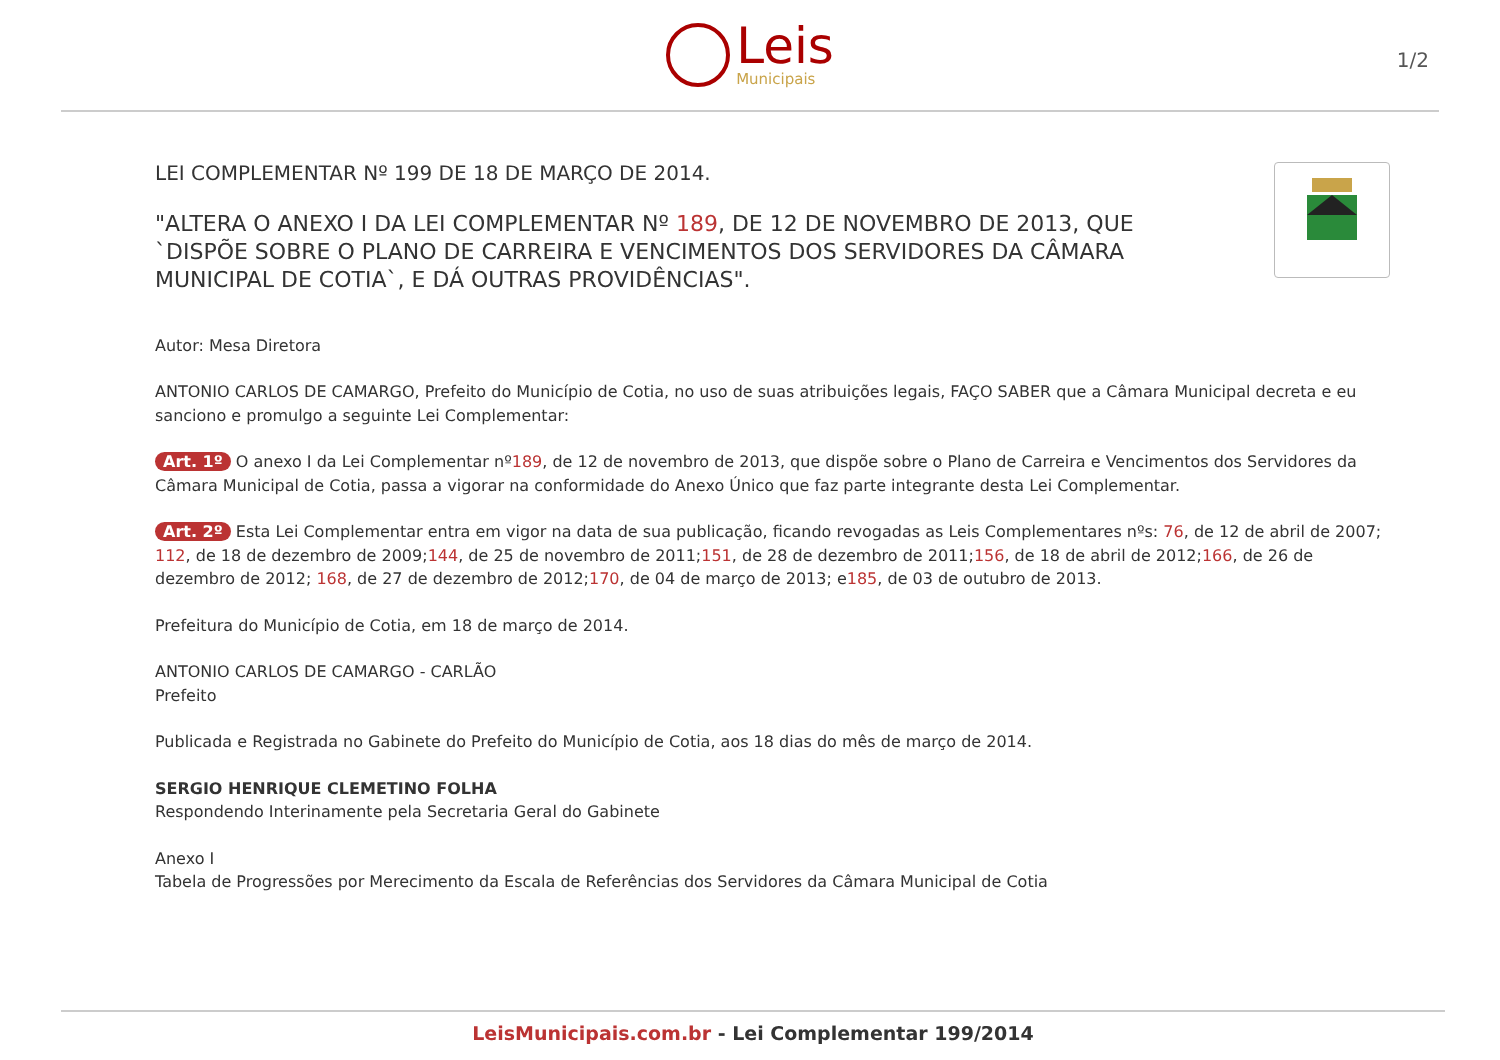Leis
Municipais
1/2
LEI COMPLEMENTAR Nº 199 DE 18 DE MARÇO DE 2014.
"ALTERA O ANEXO I DA LEI COMPLEMENTAR Nº 189, DE 12 DE NOVEMBRO DE 2013, QUE `DISPÕE SOBRE O PLANO DE CARREIRA E VENCIMENTOS DOS SERVIDORES DA CÂMARA MUNICIPAL DE COTIA`, E DÁ OUTRAS PROVIDÊNCIAS".
Autor: Mesa Diretora
ANTONIO CARLOS DE CAMARGO, Prefeito do Município de Cotia, no uso de suas atribuições legais, FAÇO SABER que a Câmara Municipal decreta e eu sanciono e promulgo a seguinte Lei Complementar:
Art. 1º O anexo I da Lei Complementar nº189, de 12 de novembro de 2013, que dispõe sobre o Plano de Carreira e Vencimentos dos Servidores da Câmara Municipal de Cotia, passa a vigorar na conformidade do Anexo Único que faz parte integrante desta Lei Complementar.
Art. 2º Esta Lei Complementar entra em vigor na data de sua publicação, ficando revogadas as Leis Complementares nºs: 76, de 12 de abril de 2007; 112, de 18 de dezembro de 2009;144, de 25 de novembro de 2011;151, de 28 de dezembro de 2011;156, de 18 de abril de 2012;166, de 26 de dezembro de 2012; 168, de 27 de dezembro de 2012;170, de 04 de março de 2013; e185, de 03 de outubro de 2013.
Prefeitura do Município de Cotia, em 18 de março de 2014.
ANTONIO CARLOS DE CAMARGO - CARLÃO
Prefeito
Publicada e Registrada no Gabinete do Prefeito do Município de Cotia, aos 18 dias do mês de março de 2014.
SERGIO HENRIQUE CLEMETINO FOLHA
Respondendo Interinamente pela Secretaria Geral do Gabinete
Anexo I
Tabela de Progressões por Merecimento da Escala de Referências dos Servidores da Câmara Municipal de Cotia
LeisMunicipais.com.br - Lei Complementar 199/2014